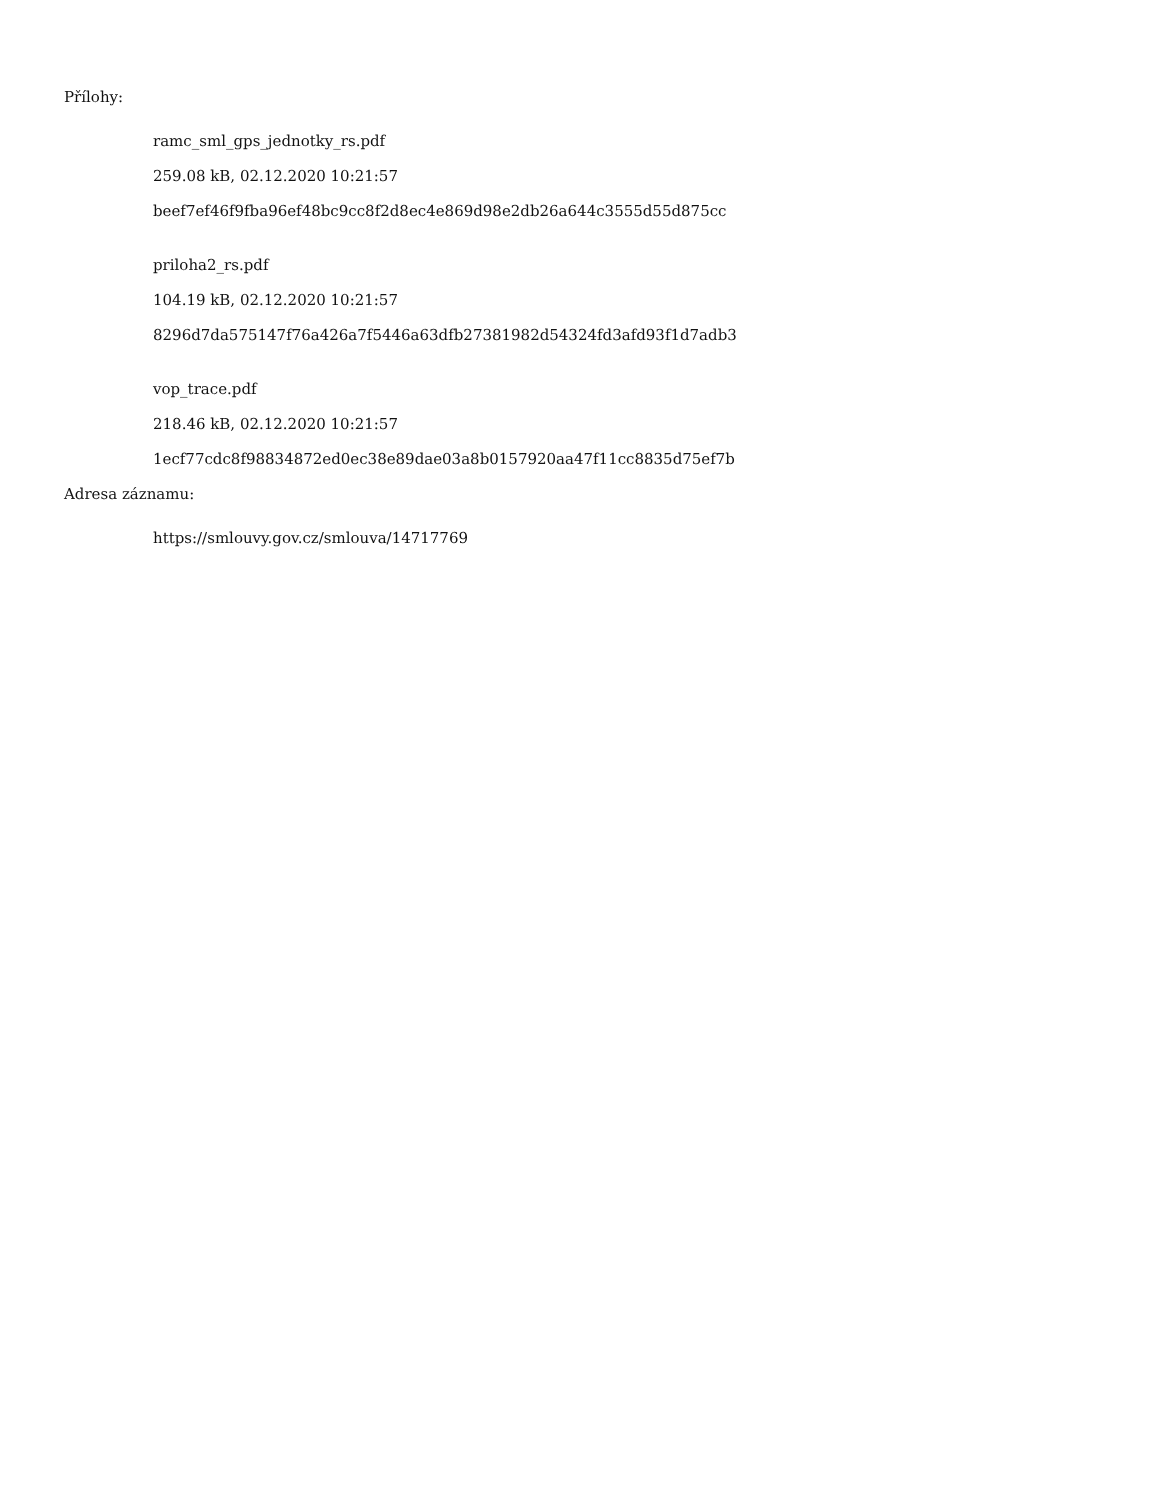Přílohy:
ramc_sml_gps_jednotky_rs.pdf
259.08 kB, 02.12.2020 10:21:57
beef7ef46f9fba96ef48bc9cc8f2d8ec4e869d98e2db26a644c3555d55d875cc
priloha2_rs.pdf
104.19 kB, 02.12.2020 10:21:57
8296d7da575147f76a426a7f5446a63dfb27381982d54324fd3afd93f1d7adb3
vop_trace.pdf
218.46 kB, 02.12.2020 10:21:57
1ecf77cdc8f98834872ed0ec38e89dae03a8b0157920aa47f11cc8835d75ef7b
Adresa záznamu:
https://smlouvy.gov.cz/smlouva/14717769